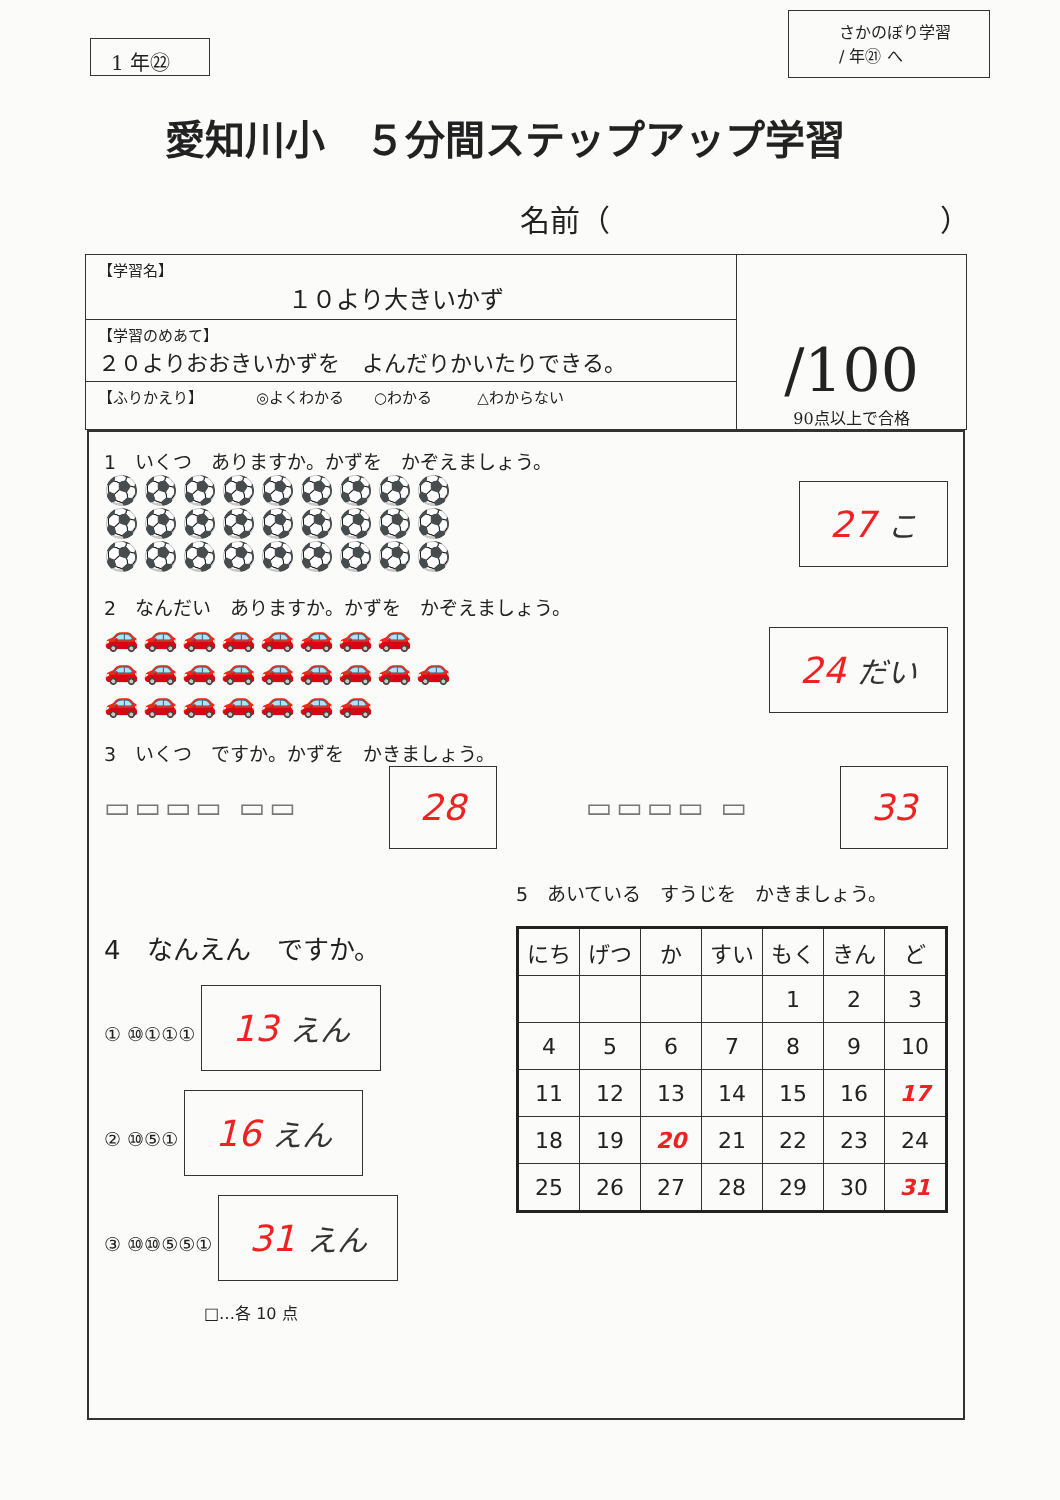1 年㉒
さかのぼり学習
/ 年㉑ へ
愛知川小　５分間ステップアップ学習
名前（　　　　　　　　　　　）
【学習名】
１０より大きいかず
【学習のめあて】
２０よりおおきいかずを　よんだりかいたりできる。
【ふりかえり】　　　　◎よくわかる　　○わかる　　　△わからない
/100
90点以上で合格
1　いくつ　ありますか。かずを　かぞえましょう。
⚽⚽⚽⚽⚽⚽⚽⚽⚽
⚽⚽⚽⚽⚽⚽⚽⚽⚽
⚽⚽⚽⚽⚽⚽⚽⚽⚽
27 こ
2　なんだい　ありますか。かずを　かぞえましょう。
🚗🚗🚗🚗🚗🚗🚗🚗
🚗🚗🚗🚗🚗🚗🚗🚗🚗
🚗🚗🚗🚗🚗🚗🚗
24 だい
3　いくつ　ですか。かずを　かきましょう。
▭▭▭▭ ▭▭
28
▭▭▭▭ ▭
33
4　なんえん　ですか。
① ⑩①①① 13 えん
② ⑩⑤① 16 えん
③ ⑩⑩⑤⑤① 31 えん
□…各 10 点
5　あいている　すうじを　かきましょう。
| にち | げつ | か | すい | もく | きん | ど |
| --- | --- | --- | --- | --- | --- | --- |
| | | | | 1 | 2 | 3 |
| 4 | 5 | 6 | 7 | 8 | 9 | 10 |
| 11 | 12 | 13 | 14 | 15 | 16 | 17 |
| 18 | 19 | 20 | 21 | 22 | 23 | 24 |
| 25 | 26 | 27 | 28 | 29 | 30 | 31 |